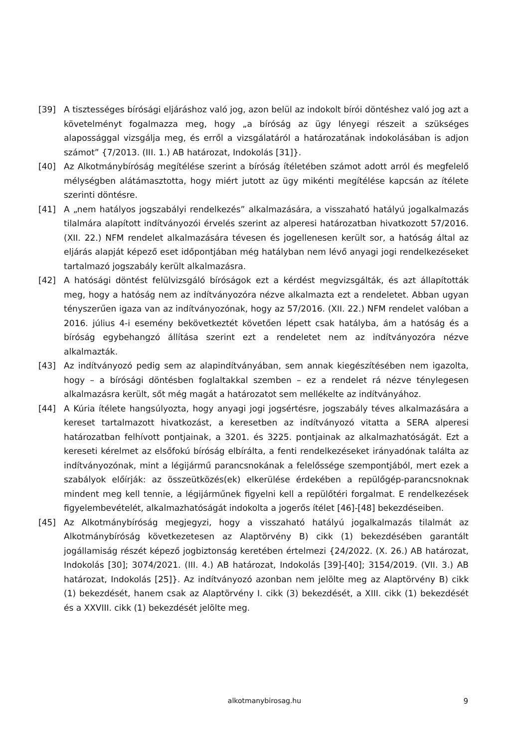[39] A tisztességes bírósági eljáráshoz való jog, azon belül az indokolt bírói döntéshez való jog azt a követelményt fogalmazza meg, hogy „a bíróság az ügy lényegi részeit a szükséges alapossággal vizsgálja meg, és erről a vizsgálatáról a határozatának indokolásában is adjon számot” {7/2013. (III. 1.) AB határozat, Indokolás [31]}.
[40] Az Alkotmánybíróság megítélése szerint a bíróság ítéletében számot adott arról és megfelelő mélységben alátámasztotta, hogy miért jutott az ügy mikénti megítélése kapcsán az ítélete szerinti döntésre.
[41] A „nem hatályos jogszabályi rendelkezés” alkalmazására, a visszaható hatályú jogalkalmazás tilalmára alapított indítványozói érvelés szerint az alperesi határozatban hivatkozott 57/2016. (XII. 22.) NFM rendelet alkalmazására tévesen és jogellenesen került sor, a hatóság által az eljárás alapját képező eset időpontjában még hatályban nem lévő anyagi jogi rendelkezéseket tartalmazó jogszabály került alkalmazásra.
[42] A hatósági döntést felülvizsgáló bíróságok ezt a kérdést megvizsgálták, és azt állapították meg, hogy a hatóság nem az indítványozóra nézve alkalmazta ezt a rendeletet. Abban ugyan tényszerűen igaza van az indítványozónak, hogy az 57/2016. (XII. 22.) NFM rendelet valóban a 2016. július 4-i esemény bekövetkeztét követően lépett csak hatályba, ám a hatóság és a bíróság egybehangzó állítása szerint ezt a rendeletet nem az indítványozóra nézve alkalmazták.
[43] Az indítványozó pedig sem az alapindítványában, sem annak kiegészítésében nem igazolta, hogy – a bírósági döntésben foglaltakkal szemben – ez a rendelet rá nézve ténylegesen alkalmazásra került, sőt még magát a határozatot sem mellékelte az indítványához.
[44] A Kúria ítélete hangsúlyozta, hogy anyagi jogi jogsértésre, jogszabály téves alkalmazására a kereset tartalmazott hivatkozást, a keresetben az indítványozó vitatta a SERA alperesi határozatban felhívott pontjainak, a 3201. és 3225. pontjainak az alkalmazhatóságát. Ezt a kereseti kérelmet az elsőfokú bíróság elbírálta, a fenti rendelkezéseket irányadónak találta az indítványozónak, mint a légijármű parancsnokának a felelőssége szempontjából, mert ezek a szabályok előírják: az összeütközés(ek) elkerülése érdekében a repülőgép-parancsnoknak mindent meg kell tennie, a légijárműnek figyelni kell a repülőtéri forgalmat. E rendelkezések figyelembevételét, alkalmazhatóságát indokolta a jogerős ítélet [46]-[48] bekezdéseiben.
[45] Az Alkotmánybíróság megjegyzi, hogy a visszaható hatályú jogalkalmazás tilalmát az Alkotmánybíróság következetesen az Alaptörvény B) cikk (1) bekezdésében garantált jogállamiság részét képező jogbiztonság keretében értelmezi {24/2022. (X. 26.) AB határozat, Indokolás [30]; 3074/2021. (III. 4.) AB határozat, Indokolás [39]-[40]; 3154/2019. (VII. 3.) AB határozat, Indokolás [25]}. Az indítványozó azonban nem jelölte meg az Alaptörvény B) cikk (1) bekezdését, hanem csak az Alaptörvény I. cikk (3) bekezdését, a XIII. cikk (1) bekezdését és a XXVIII. cikk (1) bekezdését jelölte meg.
alkotmanybirosag.hu
9